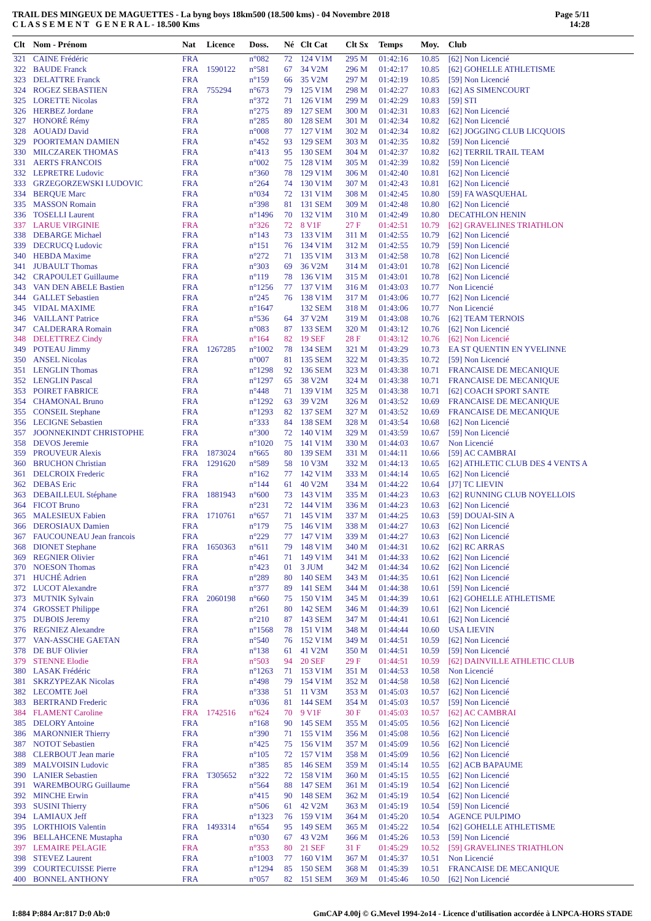TRAIL DES MINGEUX DE MAGUETTES - La byng boys 18km500 (18.500 kms) - 04 Novembre 2018
C L A S S E M E N T G E N E R A L - 18.500 Kms
Page 5/11
14:28
| Clt | Nom - Prénom | Nat | Licence | Doss. | Né | Clt Cat | Clt Sx | Temps | Moy. | Club |
| --- | --- | --- | --- | --- | --- | --- | --- | --- | --- | --- |
| 321 | CAINE Frédéric | FRA | | n°082 | 72 | 124 V1M | 295 M | 01:42:16 | 10.85 | [62] Non Licencié |
| 322 | BAUDE Franck | FRA | 1590122 | n°581 | 67 | 34 V2M | 296 M | 01:42:17 | 10.85 | [62] GOHELLE ATHLETISME |
| 323 | DELATTRE Franck | FRA | | n°159 | 66 | 35 V2M | 297 M | 01:42:19 | 10.85 | [59] Non Licencié |
| 324 | ROGEZ SEBASTIEN | FRA | 755294 | n°673 | 79 | 125 V1M | 298 M | 01:42:27 | 10.83 | [62] AS SIMENCOURT |
| 325 | LORETTE Nicolas | FRA | | n°372 | 71 | 126 V1M | 299 M | 01:42:29 | 10.83 | [59] STI |
| 326 | HERBEZ Jordane | FRA | | n°275 | 89 | 127 SEM | 300 M | 01:42:31 | 10.83 | [62] Non Licencié |
| 327 | HONORÉ Rémy | FRA | | n°285 | 80 | 128 SEM | 301 M | 01:42:34 | 10.82 | [62] Non Licencié |
| 328 | AOUADJ David | FRA | | n°008 | 77 | 127 V1M | 302 M | 01:42:34 | 10.82 | [62] JOGGING CLUB LICQUOIS |
| 329 | POORTEMAN DAMIEN | FRA | | n°452 | 93 | 129 SEM | 303 M | 01:42:35 | 10.82 | [59] Non Licencié |
| 330 | MILCZAREK THOMAS | FRA | | n°413 | 95 | 130 SEM | 304 M | 01:42:37 | 10.82 | [62] TERRIL TRAIL TEAM |
| 331 | AERTS FRANCOIS | FRA | | n°002 | 75 | 128 V1M | 305 M | 01:42:39 | 10.82 | [59] Non Licencié |
| 332 | LEPRETRE Ludovic | FRA | | n°360 | 78 | 129 V1M | 306 M | 01:42:40 | 10.81 | [62] Non Licencié |
| 333 | GRZEGORZEWSKI LUDOVIC | FRA | | n°264 | 74 | 130 V1M | 307 M | 01:42:43 | 10.81 | [62] Non Licencié |
| 334 | BERQUE Marc | FRA | | n°034 | 72 | 131 V1M | 308 M | 01:42:45 | 10.80 | [59] FA WASQUEHAL |
| 335 | MASSON Romain | FRA | | n°398 | 81 | 131 SEM | 309 M | 01:42:48 | 10.80 | [62] Non Licencié |
| 336 | TOSELLI Laurent | FRA | | n°1496 | 70 | 132 V1M | 310 M | 01:42:49 | 10.80 | DECATHLON HENIN |
| 337 | LARUE VIRGINIE | FRA | | n°326 | 72 | 8 V1F | 27 F | 01:42:51 | 10.79 | [62] GRAVELINES TRIATHLON |
| 338 | DEBARGE Michael | FRA | | n°143 | 73 | 133 V1M | 311 M | 01:42:55 | 10.79 | [62] Non Licencié |
| 339 | DECRUCQ Ludovic | FRA | | n°151 | 76 | 134 V1M | 312 M | 01:42:55 | 10.79 | [59] Non Licencié |
| 340 | HEBDA Maxime | FRA | | n°272 | 71 | 135 V1M | 313 M | 01:42:58 | 10.78 | [62] Non Licencié |
| 341 | JUBAULT Thomas | FRA | | n°303 | 69 | 36 V2M | 314 M | 01:43:01 | 10.78 | [62] Non Licencié |
| 342 | CRAPOULET Guillaume | FRA | | n°119 | 78 | 136 V1M | 315 M | 01:43:01 | 10.78 | [62] Non Licencié |
| 343 | VAN DEN ABELE Bastien | FRA | | n°1256 | 77 | 137 V1M | 316 M | 01:43:03 | 10.77 | Non Licencié |
| 344 | GALLET Sebastien | FRA | | n°245 | 76 | 138 V1M | 317 M | 01:43:06 | 10.77 | [62] Non Licencié |
| 345 | VIDAL MAXIME | FRA | | n°1647 | | 132 SEM | 318 M | 01:43:06 | 10.77 | Non Licencié |
| 346 | VAILLANT Patrice | FRA | | n°536 | 64 | 37 V2M | 319 M | 01:43:08 | 10.76 | [62] TEAM TERNOIS |
| 347 | CALDERARA Romain | FRA | | n°083 | 87 | 133 SEM | 320 M | 01:43:12 | 10.76 | [62] Non Licencié |
| 348 | DELETTREZ Cindy | FRA | | n°164 | 82 | 19 SEF | 28 F | 01:43:12 | 10.76 | [62] Non Licencié |
| 349 | POTEAU Jimmy | FRA | 1267285 | n°1002 | 78 | 134 SEM | 321 M | 01:43:29 | 10.73 | EA ST QUENTIN EN YVELINNE |
| 350 | ANSEL Nicolas | FRA | | n°007 | 81 | 135 SEM | 322 M | 01:43:35 | 10.72 | [59] Non Licencié |
| 351 | LENGLIN Thomas | FRA | | n°1298 | 92 | 136 SEM | 323 M | 01:43:38 | 10.71 | FRANCAISE DE MECANIQUE |
| 352 | LENGLIN Pascal | FRA | | n°1297 | 65 | 38 V2M | 324 M | 01:43:38 | 10.71 | FRANCAISE DE MECANIQUE |
| 353 | POIRET FABRICE | FRA | | n°448 | 71 | 139 V1M | 325 M | 01:43:38 | 10.71 | [62] COACH SPORT SANTE |
| 354 | CHAMONAL Bruno | FRA | | n°1292 | 63 | 39 V2M | 326 M | 01:43:52 | 10.69 | FRANCAISE DE MECANIQUE |
| 355 | CONSEIL Stephane | FRA | | n°1293 | 82 | 137 SEM | 327 M | 01:43:52 | 10.69 | FRANCAISE DE MECANIQUE |
| 356 | LECIGNE Sebastien | FRA | | n°333 | 84 | 138 SEM | 328 M | 01:43:54 | 10.68 | [62] Non Licencié |
| 357 | JOONNEKINDT CHRISTOPHE | FRA | | n°300 | 72 | 140 V1M | 329 M | 01:43:59 | 10.67 | [59] Non Licencié |
| 358 | DEVOS Jeremie | FRA | | n°1020 | 75 | 141 V1M | 330 M | 01:44:03 | 10.67 | Non Licencié |
| 359 | PROUVEUR Alexis | FRA | 1873024 | n°665 | 80 | 139 SEM | 331 M | 01:44:11 | 10.66 | [59] AC CAMBRAI |
| 360 | BRUCHON Christian | FRA | 1291620 | n°589 | 58 | 10 V3M | 332 M | 01:44:13 | 10.65 | [62] ATHLETIC CLUB DES 4 VENTS A |
| 361 | DELCROIX Frederic | FRA | | n°162 | 77 | 142 V1M | 333 M | 01:44:14 | 10.65 | [62] Non Licencié |
| 362 | DEBAS Eric | FRA | | n°144 | 61 | 40 V2M | 334 M | 01:44:22 | 10.64 | [J7] TC LIEVIN |
| 363 | DEBAILLEUL Stéphane | FRA | 1881943 | n°600 | 73 | 143 V1M | 335 M | 01:44:23 | 10.63 | [62] RUNNING CLUB NOYELLOIS |
| 364 | FICOT Bruno | FRA | | n°231 | 72 | 144 V1M | 336 M | 01:44:23 | 10.63 | [62] Non Licencié |
| 365 | MALESIEUX Fabien | FRA | 1710761 | n°657 | 71 | 145 V1M | 337 M | 01:44:25 | 10.63 | [59] DOUAI-SIN A |
| 366 | DEROSIAUX Damien | FRA | | n°179 | 75 | 146 V1M | 338 M | 01:44:27 | 10.63 | [62] Non Licencié |
| 367 | FAUCOUNEAU Jean francois | FRA | | n°229 | 77 | 147 V1M | 339 M | 01:44:27 | 10.63 | [62] Non Licencié |
| 368 | DIONET Stephane | FRA | 1650363 | n°611 | 79 | 148 V1M | 340 M | 01:44:31 | 10.62 | [62] RC ARRAS |
| 369 | REGNIER Olivier | FRA | | n°461 | 71 | 149 V1M | 341 M | 01:44:33 | 10.62 | [62] Non Licencié |
| 370 | NOESON Thomas | FRA | | n°423 | 01 | 3 JUM | 342 M | 01:44:34 | 10.62 | [62] Non Licencié |
| 371 | HUCHÉ Adrien | FRA | | n°289 | 80 | 140 SEM | 343 M | 01:44:35 | 10.61 | [62] Non Licencié |
| 372 | LUCOT Alexandre | FRA | | n°377 | 89 | 141 SEM | 344 M | 01:44:38 | 10.61 | [59] Non Licencié |
| 373 | MUTNIK Sylvain | FRA | 2060198 | n°660 | 75 | 150 V1M | 345 M | 01:44:39 | 10.61 | [62] GOHELLE ATHLETISME |
| 374 | GROSSET Philippe | FRA | | n°261 | 80 | 142 SEM | 346 M | 01:44:39 | 10.61 | [62] Non Licencié |
| 375 | DUBOIS Jeremy | FRA | | n°210 | 87 | 143 SEM | 347 M | 01:44:41 | 10.61 | [62] Non Licencié |
| 376 | REGNIEZ Alexandre | FRA | | n°1568 | 78 | 151 V1M | 348 M | 01:44:44 | 10.60 | USA LIEVIN |
| 377 | VAN-ASSCHE GAETAN | FRA | | n°540 | 76 | 152 V1M | 349 M | 01:44:51 | 10.59 | [62] Non Licencié |
| 378 | DE BUF Olivier | FRA | | n°138 | 61 | 41 V2M | 350 M | 01:44:51 | 10.59 | [59] Non Licencié |
| 379 | STENNE Elodie | FRA | | n°503 | 94 | 20 SEF | 29 F | 01:44:51 | 10.59 | [62] DAINVILLE ATHLETIC CLUB |
| 380 | LASAK Frédéric | FRA | | n°1263 | 71 | 153 V1M | 351 M | 01:44:53 | 10.58 | Non Licencié |
| 381 | SKRZYPEZAK Nicolas | FRA | | n°498 | 79 | 154 V1M | 352 M | 01:44:58 | 10.58 | [62] Non Licencié |
| 382 | LECOMTE Joël | FRA | | n°338 | 51 | 11 V3M | 353 M | 01:45:03 | 10.57 | [62] Non Licencié |
| 383 | BERTRAND Frederic | FRA | | n°036 | 81 | 144 SEM | 354 M | 01:45:03 | 10.57 | [59] Non Licencié |
| 384 | FLAMENT Caroline | FRA | 1742516 | n°624 | 70 | 9 V1F | 30 F | 01:45:03 | 10.57 | [62] AC CAMBRAI |
| 385 | DELORY Antoine | FRA | | n°168 | 90 | 145 SEM | 355 M | 01:45:05 | 10.56 | [62] Non Licencié |
| 386 | MARONNIER Thierry | FRA | | n°390 | 71 | 155 V1M | 356 M | 01:45:08 | 10.56 | [62] Non Licencié |
| 387 | NOTOT Sebastien | FRA | | n°425 | 75 | 156 V1M | 357 M | 01:45:09 | 10.56 | [62] Non Licencié |
| 388 | CLERBOUT Jean marie | FRA | | n°105 | 72 | 157 V1M | 358 M | 01:45:09 | 10.56 | [62] Non Licencié |
| 389 | MALVOISIN Ludovic | FRA | | n°385 | 85 | 146 SEM | 359 M | 01:45:14 | 10.55 | [62] ACB BAPAUME |
| 390 | LANIER Sebastien | FRA | T305652 | n°322 | 72 | 158 V1M | 360 M | 01:45:15 | 10.55 | [62] Non Licencié |
| 391 | WAREMBOURG Guillaume | FRA | | n°564 | 88 | 147 SEM | 361 M | 01:45:19 | 10.54 | [62] Non Licencié |
| 392 | MINCHE Erwin | FRA | | n°415 | 90 | 148 SEM | 362 M | 01:45:19 | 10.54 | [62] Non Licencié |
| 393 | SUSINI Thierry | FRA | | n°506 | 61 | 42 V2M | 363 M | 01:45:19 | 10.54 | [59] Non Licencié |
| 394 | LAMIAUX Jeff | FRA | | n°1323 | 76 | 159 V1M | 364 M | 01:45:20 | 10.54 | AGENCE PULPIMO |
| 395 | LORTHIOIS Valentin | FRA | 1493314 | n°654 | 95 | 149 SEM | 365 M | 01:45:22 | 10.54 | [62] GOHELLE ATHLETISME |
| 396 | BELLAHCENE Mustapha | FRA | | n°030 | 67 | 43 V2M | 366 M | 01:45:26 | 10.53 | [59] Non Licencié |
| 397 | LEMAIRE PELAGIE | FRA | | n°353 | 80 | 21 SEF | 31 F | 01:45:29 | 10.52 | [59] GRAVELINES TRIATHLON |
| 398 | STEVEZ Laurent | FRA | | n°1003 | 77 | 160 V1M | 367 M | 01:45:37 | 10.51 | Non Licencié |
| 399 | COURTECUISSE Pierre | FRA | | n°1294 | 85 | 150 SEM | 368 M | 01:45:39 | 10.51 | FRANCAISE DE MECANIQUE |
| 400 | BONNEL ANTHONY | FRA | | n°057 | 82 | 151 SEM | 369 M | 01:45:46 | 10.50 | [62] Non Licencié |
I:884 P:884 Ar:817 D:0 Ab:0 GmCAP 4.00j © G.Mevel 1994-2o14 - Licence d'utilisation accordée à LNPCA-HORS STADE